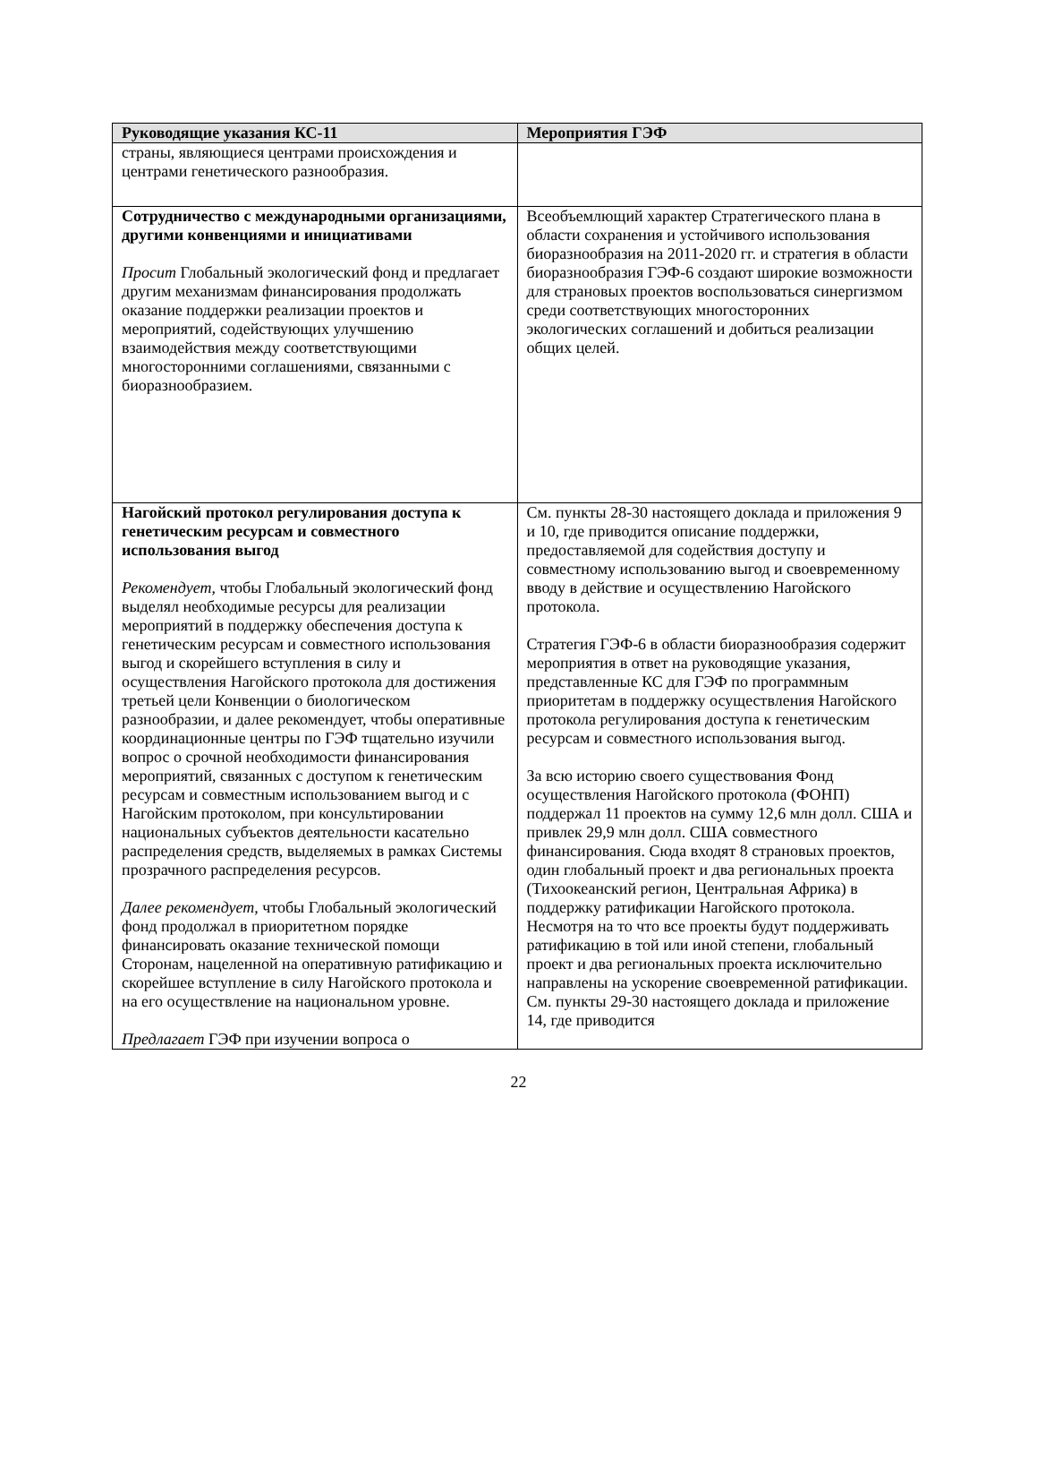| Руководящие указания КС-11 | Мероприятия ГЭФ |
| --- | --- |
| страны, являющиеся центрами происхождения и центрами генетического разнообразия. | |
| Сотрудничество с международными организациями, другими конвенциями и инициативами Просит Глобальный экологический фонд и предлагает другим механизмам финансирования продолжать оказание поддержки реализации проектов и мероприятий, содействующих улучшению взаимодействия между соответствующими многосторонними соглашениями, связанными с биоразнообразием. | Всеобъемлющий характер Стратегического плана в области сохранения и устойчивого использования биоразнообразия на 2011-2020 гг. и стратегия в области биоразнообразия ГЭФ-6 создают широкие возможности для страновых проектов воспользоваться синергизмом среди соответствующих многосторонних экологических соглашений и добиться реализации общих целей. |
| Нагойский протокол регулирования доступа к генетическим ресурсам и совместного использования выгод Рекомендует , чтобы Глобальный экологический фонд выделял необходимые ресурсы для реализации мероприятий в поддержку обеспечения доступа к генетическим ресурсам и совместного использования выгод и скорейшего вступления в силу и осуществления Нагойского протокола для достижения третьей цели Конвенции о биологическом разнообразии, и далее рекомендует, чтобы оперативные координационные центры по ГЭФ тщательно изучили вопрос о срочной необходимости финансирования мероприятий, связанных с доступом к генетическим ресурсам и совместным использованием выгод и с Нагойским протоколом, при консультировании национальных субъектов деятельности касательно распределения средств, выделяемых в рамках Системы прозрачного распределения ресурсов. Далее рекомендует , чтобы Глобальный экологический фонд продолжал в приоритетном порядке финансировать оказание технической помощи Сторонам, нацеленной на оперативную ратификацию и скорейшее вступление в силу Нагойского протокола и на его осуществление на национальном уровне. Предлагает ГЭФ при изучении вопроса о | См. пункты 28-30 настоящего доклада и приложения 9 и 10, где приводится описание поддержки, предоставляемой для содействия доступу и совместному использованию выгод и своевременному вводу в действие и осуществлению Нагойского протокола. Стратегия ГЭФ-6 в области биоразнообразия содержит мероприятия в ответ на руководящие указания, представленные КС для ГЭФ по программным приоритетам в поддержку осуществления Нагойского протокола регулирования доступа к генетическим ресурсам и совместного использования выгод. За всю историю своего существования Фонд осуществления Нагойского протокола (ФОНП) поддержал 11 проектов на сумму 12,6 млн долл. США и привлек 29,9 млн долл. США совместного финансирования. Сюда входят 8 страновых проектов, один глобальный проект и два региональных проекта (Тихоокеанский регион, Центральная Африка) в поддержку ратификации Нагойского протокола. Несмотря на то что все проекты будут поддерживать ратификацию в той или иной степени, глобальный проект и два региональных проекта исключительно направлены на ускорение своевременной ратификации. См. пункты 29-30 настоящего доклада и приложение 14, где приводится |
22